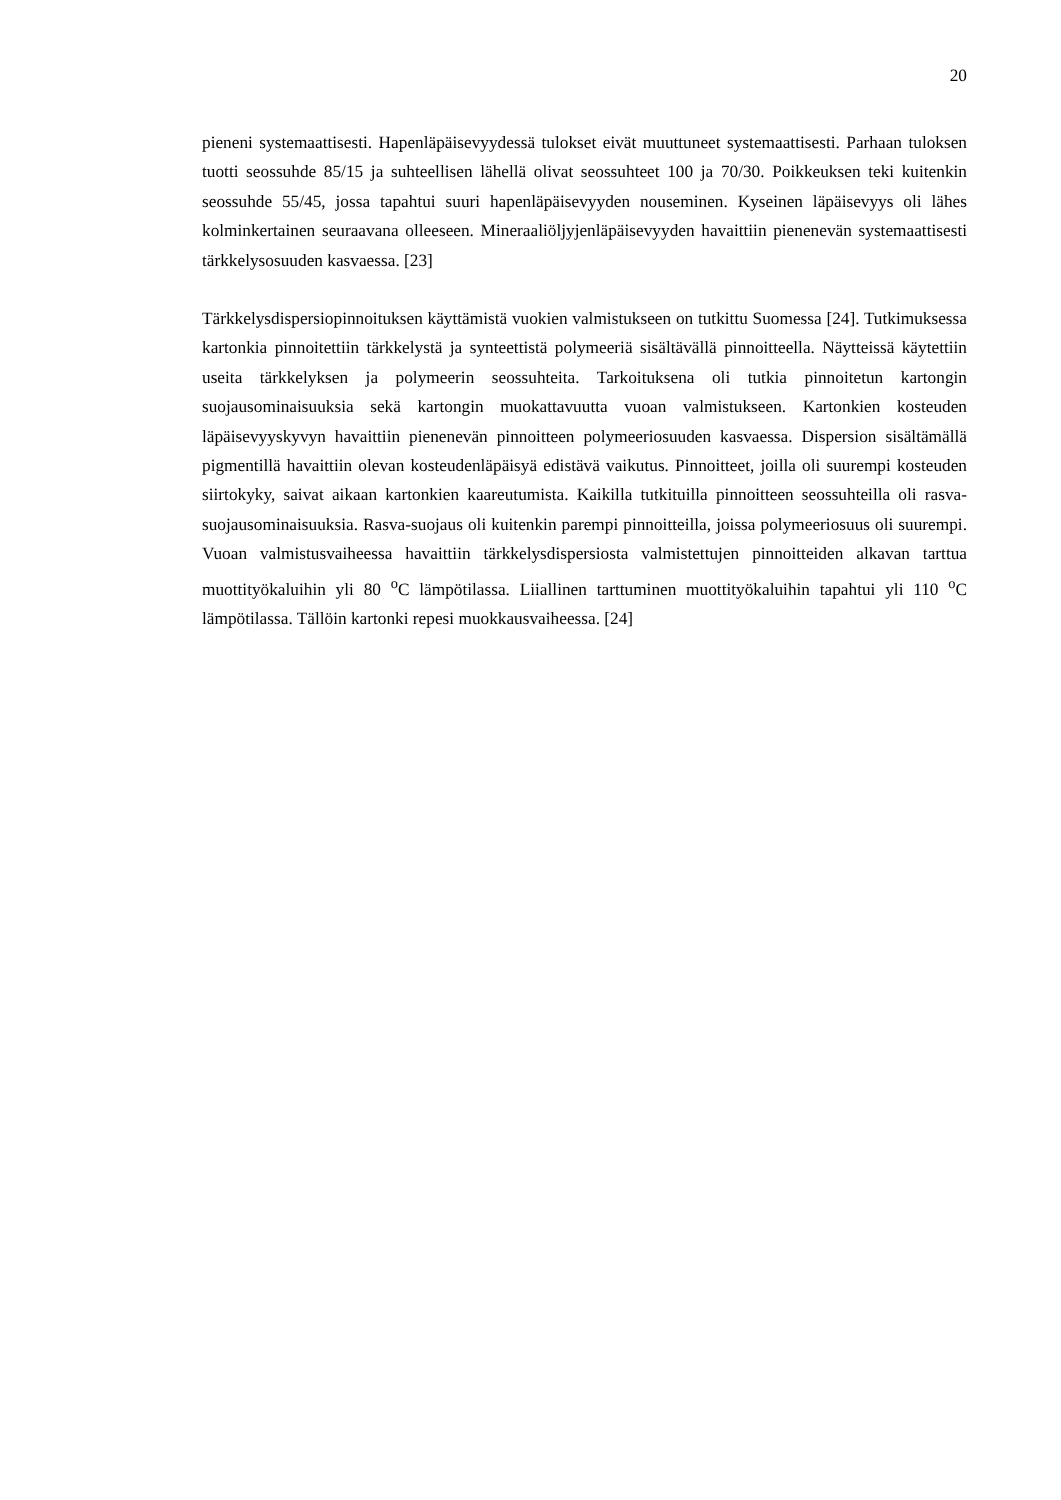20
pieneni systemaattisesti. Hapenläpäisevyydessä tulokset eivät muuttuneet systemaatti­sesti. Parhaan tuloksen tuotti seossuhde 85/15 ja suhteellisen lähellä olivat seossuhteet 100 ja 70/30. Poikkeuksen teki kuitenkin seossuhde 55/45, jossa tapahtui suuri hapenlä­päisevyyden nouseminen. Kyseinen läpäisevyys oli lähes kolminkertainen seuraavana olleeseen. Mineraaliöljyjenläpäisevyyden havaittiin pienenevän systemaattisesti tärkke­lysosuuden kasvaessa. [23]
Tärkkelysdispersiopinnoituksen käyttämistä vuokien valmistukseen on tutkittu Suomes­sa [24]. Tutkimuksessa kartonkia pinnoitettiin tärkkelystä ja synteettistä polymeeriä si­sältävällä pinnoitteella. Näytteissä käytettiin useita tärkkelyksen ja polymeerin seossuh­teita. Tarkoituksena oli tutkia pinnoitetun kartongin suojausominaisuuksia sekä karton­gin muokattavuutta vuoan valmistukseen. Kartonkien kosteuden läpäisevyyskyvyn ha­vaittiin pienenevän pinnoitteen polymeeriosuuden kasvaessa. Dispersion sisältämällä pigmentillä havaittiin olevan kosteudenläpäisyä edistävä vaikutus. Pinnoitteet, joilla oli suurempi kosteuden siirtokyky, saivat aikaan kartonkien kaareutumista. Kaikilla tutki­tuilla pinnoitteen seossuhteilla oli rasva-suojausominaisuuksia. Rasva-suojaus oli kui­tenkin parempi pinnoitteilla, joissa polymeeriosuus oli suurempi. Vuoan valmistusvai­heessa havaittiin tärkkelysdispersiosta valmistettujen pinnoitteiden alkavan tarttua muottityökaluihin yli 80 <sup>o</sup>C lämpötilassa. Liiallinen tarttuminen muottityökaluihin ta­pahtui yli 110 <sup>o</sup>C lämpötilassa. Tällöin kartonki repesi muokkausvaiheessa. [24]